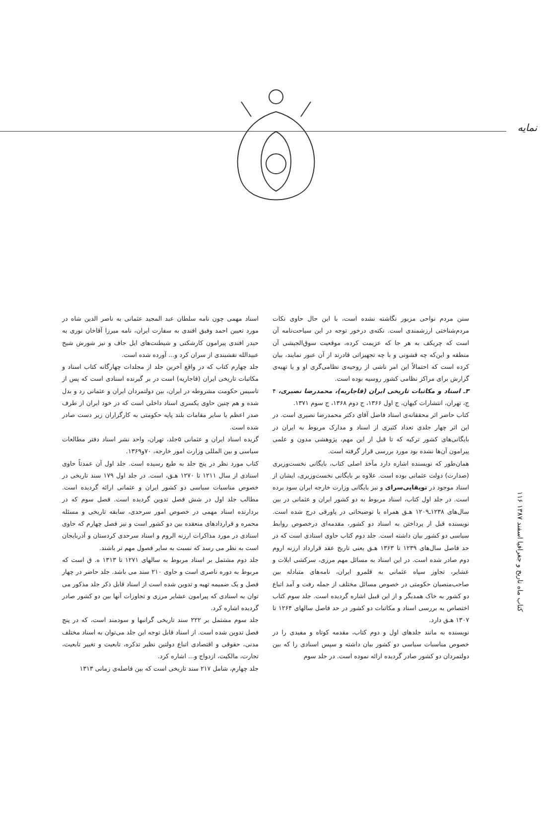نمایه
سنن مردم نواحی مزبور نگاشته نشده است، با این حال حاوی نکات مردم‌شناختی ارزشمندی است. نکته‌ی درخور توجه در این سیاحت‌نامه آن است که چریکف به هر جا که عزیمت کرده، موقعیت سوق‌الجیشی آن منطقه و این‌که چه قشونی و با چه تجهیزاتی قادرند از آن عبور نمایند، بیان کرده است که احتمالاً این امر ناشی از روحیه‌ی نظامی‌گری او و یا تهیه‌ی گزارش برای مراکز نظامی کشور روسیه بوده است.
۳ـ اسناد و مکاتبات تاریخی ایران (قاجاریه)، محمدرضا نصیری، ۴ ج، تهران، انتشارات کیهان، ج اول ۱۳۶۶، ج دوم ۱۳۶۸، ج سوم ۱۳۷۱.
کتاب حاضر اثر محققانه‌ی استاد فاضل آقای دکتر محمدرضا نصیری است. در این اثر چهار جلدی تعداد کثیری از اسناد و مدارک مربوط به ایران در بایگانی‌های کشور ترکیه که تا قبل از این مهم، پژوهشی مدون و علمی پیرامون آن‌ها نشده بود مورد بررسی قرار گرفته است.
همان‌طور که نویسنده اشاره دارد مآخذ اصلی کتاب، بایگانی نخست‌وزیری (صدارت) دولت عثمانی بوده است. علاوه بر بایگانی نخست‌وزیری، ایشان از اسناد موجود در توپقاپی‌سرای و نیز بایگانی وزارت خارجه ایران سود برده است. در جلد اول کتاب، اسناد مربوط به دو کشور ایران و عثمانی در بین سال‌های ۱۲۳۸ـ۱۲۰۹ هـق همراه با توضیحاتی در پاورقی درج شده است. نویسنده قبل از پرداختن به اسناد دو کشور، مقدمه‌ای درخصوص روابط سیاسی دو کشور بیان داشته است. جلد دوم کتاب حاوی اسنادی است که در حد فاصل سال‌های ۱۲۳۹ تا ۱۳۶۳ هـق یعنی تاریخ عقد قرارداد ارزنه اروم دوم صادر شده است. در این اسناد به مسائل مهم مرزی، سرکشی ایلات و عشایر، تجاوز سپاه عثمانی به قلمرو ایران، نامه‌های متبادله بین صاحب‌منصبان حکومتی در خصوص مسائل مختلف از جمله رفت و آمد اتباع دو کشور به خاک همدیگر و از این قبیل اشاره گردیده است. جلد سوم کتاب اختصاص به بررسی اسناد و مکاتبات دو کشور در حد فاصل سالهای ۱۲۶۴ تا ۱۳۰۷ هـق دارد.
نویسنده به مانند جلدهای اول و دوم کتاب، مقدمه کوتاه و مفیدی را در خصوص مناسبات سیاسی دو کشور بیان داشته و سپس اسنادی را که بین دولتمردان دو کشور صادر گردیده ارائه نموده است. در جلد سوم
اسناد مهمی چون نامه سلطان عبد المجید عثمانی به ناصر الدین شاه در مورد تعیین احمد وفیق افندی به سفارت ایران، نامه میرزا آقاخان نوری به حیدر افندی پیرامون کارشکنی و شیطنت‌های ایل جاف و نیز شورش شیخ عبیدالله نقشبندی از سران کرد و... آورده شده است.
جلد چهارم کتاب که در واقع آخرین جلد از مجلدات چهارگانه کتاب اسناد و مکاتبات تاریخی ایران (قاجاریه) است در بر گیرنده اسنادی است که پس از تاسیس حکومت مشروطه در ایران، بین دولتمردان ایران و عثمانی رد و بدل شده و هم چنین حاوی یکسری اسناد داخلی است که در خود ایران از طرف صدر اعظم یا سایر مقامات بلند پایه حکومتی به کارگزاران زیر دست صادر شده است.
گزیده اسناد ایران و عثمانی ۵جلد، تهران، واحد نشر اسناد دفتر مطالعات سیاسی و بین المللی وزارت امور خارجه، ۷۰و۱۳۶۹.
کتاب مورد نظر در پنج جلد به طبع رسیده است. جلد اول آن عمدتاً حاوی اسنادی از سال ۱۲۱۱ تا ۱۲۷۰ هـق، است. در جلد اول ۱۷۹ سند تاریخی در خصوص مناسبات سیاسی دو کشور ایران و عثمانی ارائه گردیده است. مطالب جلد اول در شش فصل تدوین گردیده است. فصل سوم که در بردارنده اسناد مهمی در خصوص امور سرحدی، سابقه تاریخی و مسئله محمره و قراردادهای منعقده بین دو کشور است و نیز فصل چهارم که حاوی اسنادی در مورد مذاکرات ارزنه الروم و اسناد سرحدی کردستان و آذربایجان است به نظر می رسد که نسبت به سایر فصول مهم تر باشند.
جلد دوم مشتمل بر اسناد مربوط به سالهای ۱۲۷۱ تا ۱۳۱۳ ه. ق است که مربوط به دوره ناصری است و حاوی ۲۱۰ سند می باشد. جلد حاضر در چهار فصل و یک ضمیمه تهیه و تدوین شده است از اسناد قابل ذکر جلد مذکور می توان به اسنادی که پیرامون عشایر مرزی و تجاوزات آنها بین دو کشور صادر گردیده اشاره کرد.
جلد سوم مشتمل بر ۲۲۲ سند تاریخی گرانبها و سودمند است، که در پنج فصل تدوین شده است. از اسناد قابل توجه این جلد می‌توان به اسناد مختلف مدنی، حقوقی و اقتصادی اتباع دولتین نظیر تذکره، تابعیت و تغییر تابعیت، تجارت، مالکیت، ازدواج و... اشاره کرد.
جلد چهارم، شامل ۲۱۷ سند تاریخی است که بین فاصله‌ی زمانی ۱۳۱۳
۱۱۶ کتاب ماه تاریخ و جغرافیا اسفند ۱۳۸۷